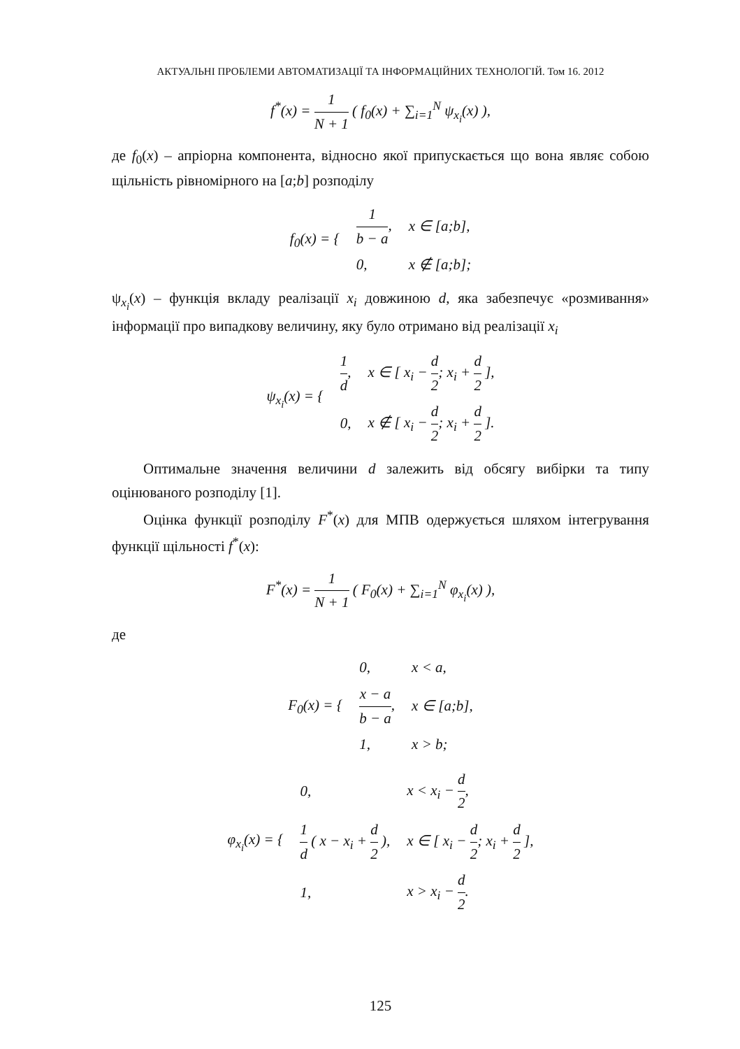АКТУАЛЬНІ ПРОБЛЕМИ АВТОМАТИЗАЦІЇ ТА ІНФОРМАЦІЙНИХ ТЕХНОЛОГІЙ. Том 16. 2012
f<sup>*</sup>(x) = 1 N + 1 ( f<sub>0</sub>(x) + ∑<sub>i=1</sub><sup>N</sup> ψ<sub>x<sub>i</sub></sub>(x) ),
де f<sub>0</sub>(x) – апріорна компонента, відносно якої припускається що вона являє собою щільність рівномірного на [a;b] розподілу
| f<sub>0</sub>(x) = { | 1 b − a , | x ∈ [a;b], |
| | 0, | x ∉ [a;b]; |
ψ<sub>x<sub>i</sub></sub>(x) – функція вкладу реалізації x<sub>i</sub> довжиною d, яка забезпечує «розмивання» інформації про випадкову величину, яку було отримано від реалізації x<sub>i</sub>
| ψ<sub>x<sub>i</sub></sub>(x) = { | 1 d , | x ∈ [ x<sub>i</sub> − d 2 ; x<sub>i</sub> + d 2 ], |
| | 0, | x ∉ [ x<sub>i</sub> − d 2 ; x<sub>i</sub> + d 2 ]. |
Оптимальне значення величини d залежить від обсягу вибірки та типу оцінюваного розподілу [1].
Оцінка функції розподілу F<sup>*</sup>(x) для МПВ одержується шляхом інтегрування функції щільності f<sup>*</sup>(x):
F<sup>*</sup>(x) = 1 N + 1 ( F<sub>0</sub>(x) + ∑<sub>i=1</sub><sup>N</sup> φ<sub>x<sub>i</sub></sub>(x) ),
де
| F<sub>0</sub>(x) = { | 0, | x < a, |
| | x − a b − a , | x ∈ [a;b], |
| | 1, | x > b; |
| φ<sub>x<sub>i</sub></sub>(x) = { | 0, | x < x<sub>i</sub> − d 2 , |
| | 1 d ( x − x<sub>i</sub> + d 2 ), | x ∈ [ x<sub>i</sub> − d 2 ; x<sub>i</sub> + d 2 ], |
| | 1, | x > x<sub>i</sub> − d 2 . |
125